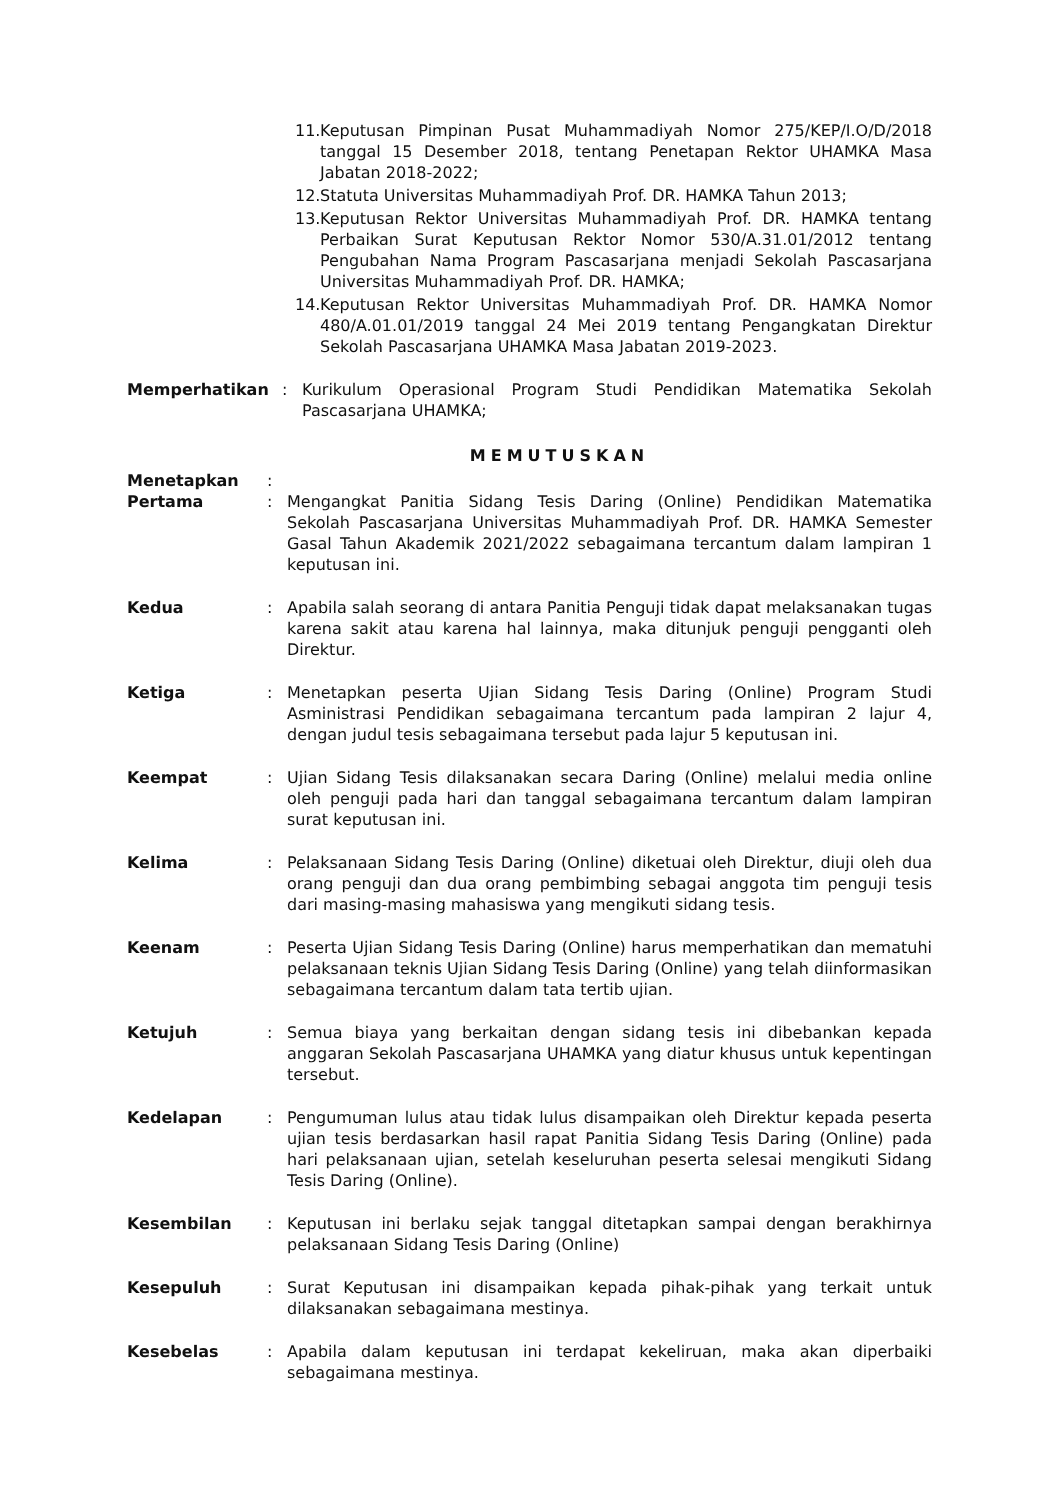11. Keputusan Pimpinan Pusat Muhammadiyah Nomor 275/KEP/I.O/D/2018 tanggal 15 Desember 2018, tentang Penetapan Rektor UHAMKA Masa Jabatan 2018-2022;
12. Statuta Universitas Muhammadiyah Prof. DR. HAMKA Tahun 2013;
13. Keputusan Rektor Universitas Muhammadiyah Prof. DR. HAMKA tentang Perbaikan Surat Keputusan Rektor Nomor 530/A.31.01/2012 tentang Pengubahan Nama Program Pascasarjana menjadi Sekolah Pascasarjana Universitas Muhammadiyah Prof. DR. HAMKA;
14. Keputusan Rektor Universitas Muhammadiyah Prof. DR. HAMKA Nomor 480/A.01.01/2019 tanggal 24 Mei 2019 tentang Pengangkatan Direktur Sekolah Pascasarjana UHAMKA Masa Jabatan 2019-2023.
Memperhatikan: Kurikulum Operasional Program Studi Pendidikan Matematika Sekolah Pascasarjana UHAMKA;
MEMUTUSKAN
Menetapkan:
Pertama: Mengangkat Panitia Sidang Tesis Daring (Online) Pendidikan Matematika Sekolah Pascasarjana Universitas Muhammadiyah Prof. DR. HAMKA Semester Gasal Tahun Akademik 2021/2022 sebagaimana tercantum dalam lampiran 1 keputusan ini.
Kedua: Apabila salah seorang di antara Panitia Penguji tidak dapat melaksanakan tugas karena sakit atau karena hal lainnya, maka ditunjuk penguji pengganti oleh Direktur.
Ketiga: Menetapkan peserta Ujian Sidang Tesis Daring (Online) Program Studi Asministrasi Pendidikan sebagaimana tercantum pada lampiran 2 lajur 4, dengan judul tesis sebagaimana tersebut pada lajur 5 keputusan ini.
Keempat: Ujian Sidang Tesis dilaksanakan secara Daring (Online) melalui media online oleh penguji pada hari dan tanggal sebagaimana tercantum dalam lampiran surat keputusan ini.
Kelima: Pelaksanaan Sidang Tesis Daring (Online) diketuai oleh Direktur, diuji oleh dua orang penguji dan dua orang pembimbing sebagai anggota tim penguji tesis dari masing-masing mahasiswa yang mengikuti sidang tesis.
Keenam: Peserta Ujian Sidang Tesis Daring (Online) harus memperhatikan dan mematuhi pelaksanaan teknis Ujian Sidang Tesis Daring (Online) yang telah diinformasikan sebagaimana tercantum dalam tata tertib ujian.
Ketujuh: Semua biaya yang berkaitan dengan sidang tesis ini dibebankan kepada anggaran Sekolah Pascasarjana UHAMKA yang diatur khusus untuk kepentingan tersebut.
Kedelapan: Pengumuman lulus atau tidak lulus disampaikan oleh Direktur kepada peserta ujian tesis berdasarkan hasil rapat Panitia Sidang Tesis Daring (Online) pada hari pelaksanaan ujian, setelah keseluruhan peserta selesai mengikuti Sidang Tesis Daring (Online).
Kesembilan: Keputusan ini berlaku sejak tanggal ditetapkan sampai dengan berakhirnya pelaksanaan Sidang Tesis Daring (Online)
Kesepuluh: Surat Keputusan ini disampaikan kepada pihak-pihak yang terkait untuk dilaksanakan sebagaimana mestinya.
Kesebelas: Apabila dalam keputusan ini terdapat kekeliruan, maka akan diperbaiki sebagaimana mestinya.